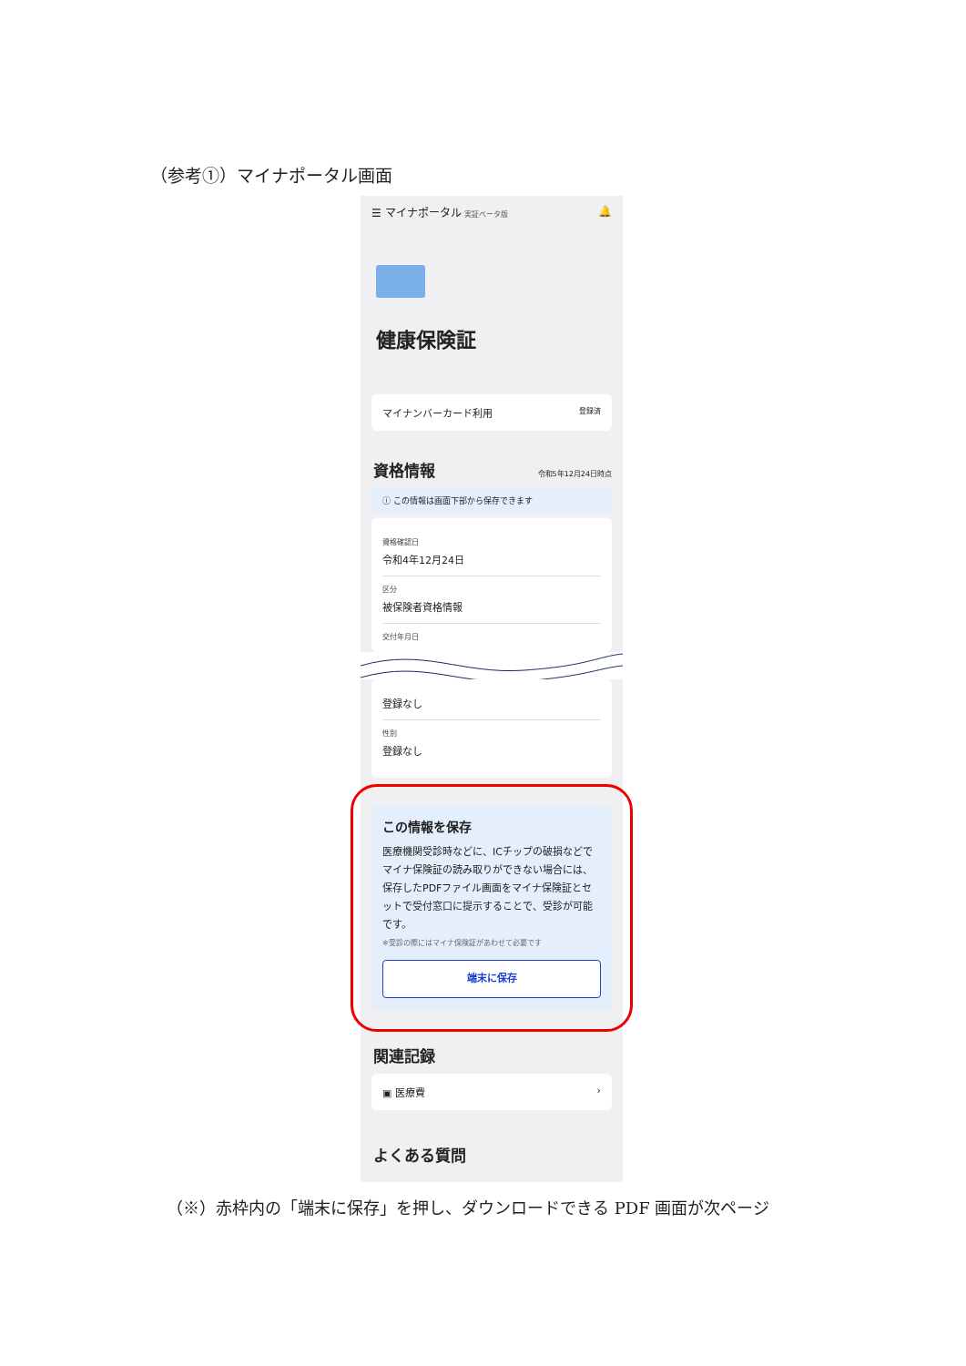（参考①）マイナポータル画面
☰ マイナポータル 実証ベータ版 🔔
健康保険証
マイナンバーカード利用 登録済
資格情報 令和5年12月24日時点
ⓘ この情報は画面下部から保存できます
資格確認日
令和4年12月24日
区分
被保険者資格情報
交付年月日
登録なし
性別
登録なし
この情報を保存
医療機関受診時などに、ICチップの破損などでマイナ保険証の読み取りができない場合には、保存したPDFファイル画面をマイナ保険証とセットで受付窓口に提示することで、受診が可能です。
※受診の際にはマイナ保険証があわせて必要です
端末に保存
関連記録
▣ 医療費 ›
よくある質問
（※）赤枠内の「端末に保存」を押し、ダウンロードできる PDF 画面が次ページ